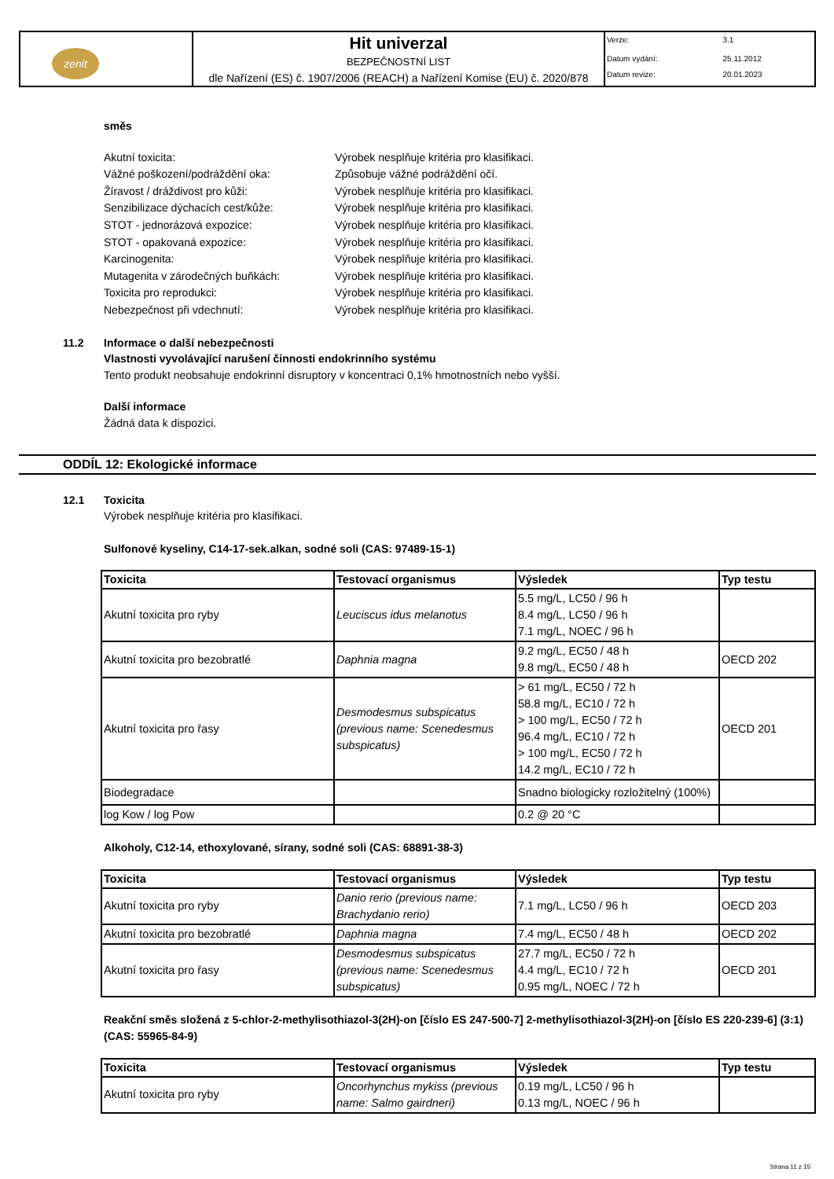| zenit | Hit univerzal BEZPEČNOSTNÍ LIST dle Nařízení (ES) č. 1907/2006 (REACH) a Nařízení Komise (EU) č. 2020/878 | / Verze: / 3.1 / / Datum vydání: / 25.11.2012 / / Datum revize: / 20.01.2023 / |
směs
Akutní toxicita: Výrobek nesplňuje kritéria pro klasifikaci.
Vážné poškození/podráždění oka: Způsobuje vážné podráždění očí.
Žíravost / dráždivost pro kůži: Výrobek nesplňuje kritéria pro klasifikaci.
Senzibilizace dýchacích cest/kůže: Výrobek nesplňuje kritéria pro klasifikaci.
STOT - jednorázová expozice: Výrobek nesplňuje kritéria pro klasifikaci.
STOT - opakovaná expozice: Výrobek nesplňuje kritéria pro klasifikaci.
Karcinogenita: Výrobek nesplňuje kritéria pro klasifikaci.
Mutagenita v zárodečných buňkách: Výrobek nesplňuje kritéria pro klasifikaci.
Toxicita pro reprodukci: Výrobek nesplňuje kritéria pro klasifikaci.
Nebezpečnost při vdechnutí: Výrobek nesplňuje kritéria pro klasifikaci.
11.2 Informace o další nebezpečnosti
Vlastnosti vyvolávající narušení činnosti endokrinního systému
Tento produkt neobsahuje endokrinní disruptory v koncentraci 0,1% hmotnostních nebo vyšší.
Další informace
Žádná data k dispozici.
ODDÍL 12: Ekologické informace
12.1 Toxicita
Výrobek nesplňuje kritéria pro klasifikaci.
Sulfonové kyseliny, C14-17-sek.alkan, sodné soli (CAS: 97489-15-1)
| Toxicita | Testovací organismus | Výsledek | Typ testu |
| --- | --- | --- | --- |
| Akutní toxicita pro ryby | Leuciscus idus melanotus | 5.5 mg/L, LC50 / 96 h 8.4 mg/L, LC50 / 96 h 7.1 mg/L, NOEC / 96 h | |
| Akutní toxicita pro bezobratlé | Daphnia magna | 9.2 mg/L, EC50 / 48 h 9.8 mg/L, EC50 / 48 h | OECD 202 |
| Akutní toxicita pro řasy | Desmodesmus subspicatus (previous name: Scenedesmus subspicatus) | > 61 mg/L, EC50 / 72 h 58.8 mg/L, EC10 / 72 h > 100 mg/L, EC50 / 72 h 96.4 mg/L, EC10 / 72 h > 100 mg/L, EC50 / 72 h 14.2 mg/L, EC10 / 72 h | OECD 201 |
| Biodegradace | | Snadno biologicky rozložitelný (100%) | |
| log Kow / log Pow | | 0.2 @ 20 °C | |
Alkoholy, C12-14, ethoxylované, sírany, sodné soli (CAS: 68891-38-3)
| Toxicita | Testovací organismus | Výsledek | Typ testu |
| --- | --- | --- | --- |
| Akutní toxicita pro ryby | Danio rerio (previous name: Brachydanio rerio) | 7.1 mg/L, LC50 / 96 h | OECD 203 |
| Akutní toxicita pro bezobratlé | Daphnia magna | 7.4 mg/L, EC50 / 48 h | OECD 202 |
| Akutní toxicita pro řasy | Desmodesmus subspicatus (previous name: Scenedesmus subspicatus) | 27.7 mg/L, EC50 / 72 h 4.4 mg/L, EC10 / 72 h 0.95 mg/L, NOEC / 72 h | OECD 201 |
Reakční směs složená z 5-chlor-2-methylisothiazol-3(2H)-on [číslo ES 247-500-7] 2-methylisothiazol-3(2H)-on [číslo ES 220-239-6] (3:1) (CAS: 55965-84-9)
| Toxicita | Testovací organismus | Výsledek | Typ testu |
| --- | --- | --- | --- |
| Akutní toxicita pro ryby | Oncorhynchus mykiss (previous name: Salmo gairdneri) | 0.19 mg/L, LC50 / 96 h 0.13 mg/L, NOEC / 96 h | |
Strana 11 z 15